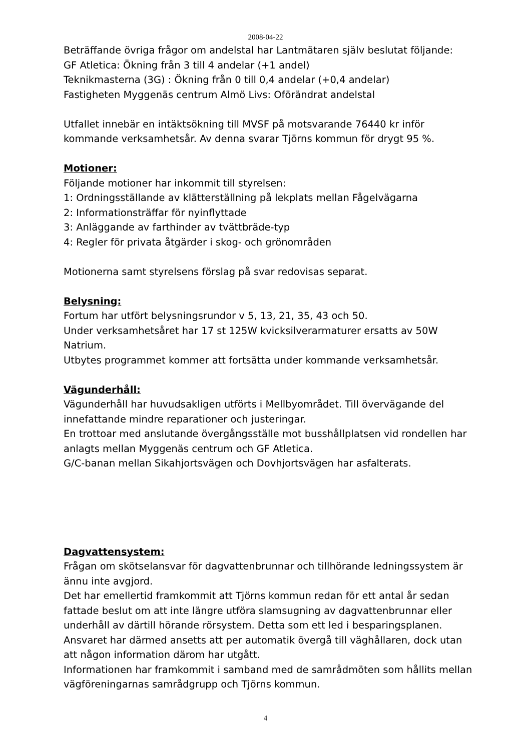2008-04-22
Beträffande övriga frågor om andelstal har Lantmätaren själv beslutat följande:
GF Atletica: Ökning från 3 till 4 andelar (+1 andel)
Teknikmasterna (3G) : Ökning från 0 till 0,4 andelar (+0,4 andelar)
Fastigheten Myggenäs centrum Almö Livs: Oförändrat andelstal
Utfallet innebär en intäktsökning till MVSF på motsvarande 76440 kr inför kommande verksamhetsår. Av denna svarar Tjörns kommun för drygt 95 %.
Motioner:
Följande motioner har inkommit till styrelsen:
1: Ordningsställande av klätterställning på lekplats mellan Fågelvägarna
2: Informationsträffar för nyinflyttade
3: Anläggande av farthinder av tvättbräde-typ
4: Regler för privata åtgärder i skog- och grönområden
Motionerna samt styrelsens förslag på svar redovisas separat.
Belysning:
Fortum har utfört belysningsrundor v 5, 13, 21, 35, 43 och 50.
Under verksamhetsåret har 17 st 125W kvicksilverarmaturer ersatts av 50W Natrium.
Utbytes programmet kommer att fortsätta under kommande verksamhetsår.
Vägunderhåll:
Vägunderhåll har huvudsakligen utförts i Mellbyområdet. Till övervägande del innefattande mindre reparationer och justeringar.
En trottoar med anslutande övergångsställe mot busshållplatsen vid rondellen har anlagts mellan Myggenäs centrum och GF Atletica.
G/C-banan mellan Sikahjortsvägen och Dovhjortsvägen har asfalterats.
Dagvattensystem:
Frågan om skötselansvar för dagvattenbrunnar och tillhörande ledningssystem är ännu inte avgjord.
Det har emellertid framkommit att Tjörns kommun redan för ett antal år sedan fattade beslut om att inte längre utföra slamsugning av dagvattenbrunnar eller underhåll av därtill hörande rörsystem. Detta som ett led i besparingsplanen. Ansvaret har därmed ansetts att per automatik övergå till väghållaren, dock utan att någon information därom har utgått.
Informationen har framkommit i samband med de samrådmöten som hållits mellan vägföreningarnas samrådgrupp och Tjörns kommun.
4